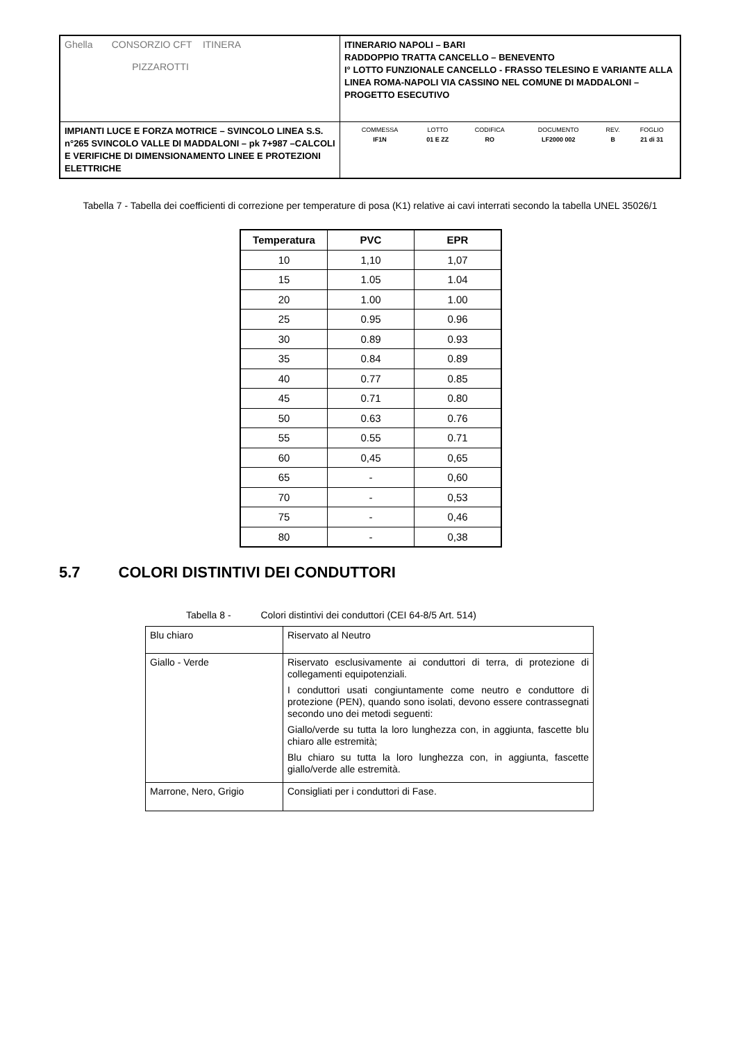| Ghella CONSORZIO CFT ITINERA PIZZAROTTI | ITINERARIO NAPOLI – BARI RADDOPPIO TRATTA CANCELLO – BENEVENTO I° LOTTO FUNZIONALE CANCELLO - FRASSO TELESINO E VARIANTE ALLA LINEA ROMA-NAPOLI VIA CASSINO NEL COMUNE DI MADDALONI – PROGETTO ESECUTIVO |
| IMPIANTI LUCE E FORZA MOTRICE – SVINCOLO LINEA S.S. n°265 SVINCOLO VALLE DI MADDALONI – pk 7+987 –CALCOLI E VERIFICHE DI DIMENSIONAMENTO LINEE E PROTEZIONI ELETTRICHE | / COMMESSA / LOTTO / CODIFICA / DOCUMENTO / REV. / FOGLIO / / IF1N / 01 E ZZ / RO / LF2000 002 / B / 21 di 31 / |
Tabella 7 - Tabella dei coefficienti di correzione per temperature di posa (K1) relative ai cavi interrati secondo la tabella UNEL 35026/1
| Temperatura | PVC | EPR |
| --- | --- | --- |
| 10 | 1,10 | 1,07 |
| 15 | 1.05 | 1.04 |
| 20 | 1.00 | 1.00 |
| 25 | 0.95 | 0.96 |
| 30 | 0.89 | 0.93 |
| 35 | 0.84 | 0.89 |
| 40 | 0.77 | 0.85 |
| 45 | 0.71 | 0.80 |
| 50 | 0.63 | 0.76 |
| 55 | 0.55 | 0.71 |
| 60 | 0,45 | 0,65 |
| 65 | - | 0,60 |
| 70 | - | 0,53 |
| 75 | - | 0,46 |
| 80 | - | 0,38 |
5.7 COLORI DISTINTIVI DEI CONDUTTORI
Tabella 8 - Colori distintivi dei conduttori (CEI 64-8/5 Art. 514)
| Blu chiaro | Riservato al Neutro |
| Giallo - Verde | Riservato esclusivamente ai conduttori di terra, di protezione di collegamenti equipotenziali. I conduttori usati congiuntamente come neutro e conduttore di protezione (PEN), quando sono isolati, devono essere contrassegnati secondo uno dei metodi seguenti: Giallo/verde su tutta la loro lunghezza con, in aggiunta, fascette blu chiaro alle estremità; Blu chiaro su tutta la loro lunghezza con, in aggiunta, fascette giallo/verde alle estremità. |
| Marrone, Nero, Grigio | Consigliati per i conduttori di Fase. |